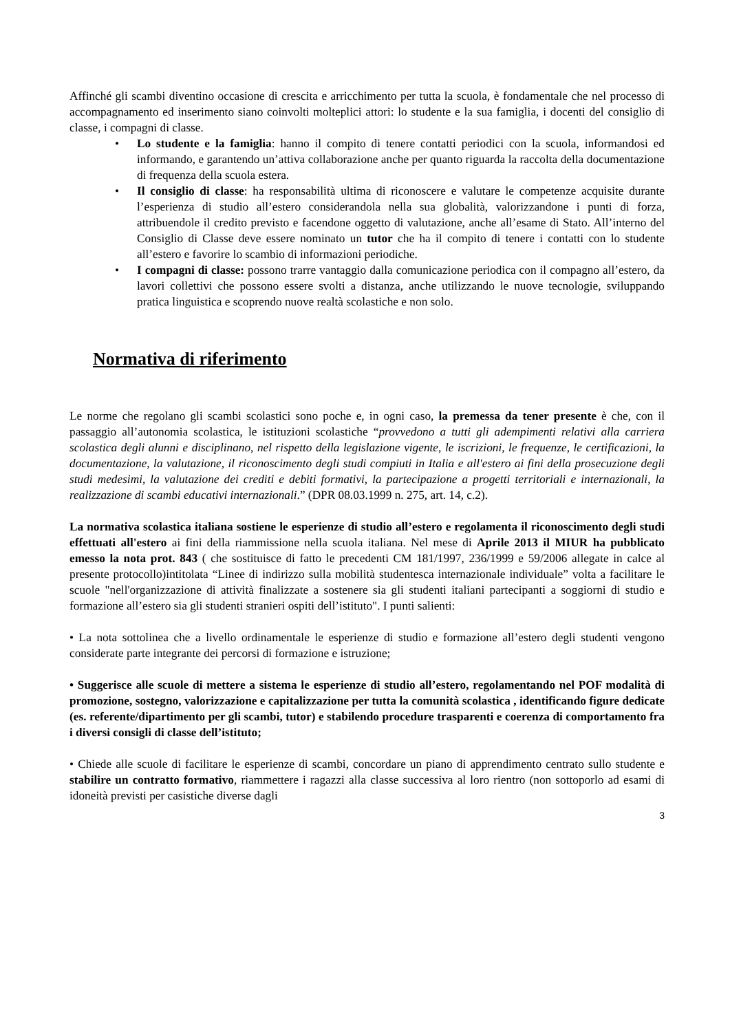Affinché gli scambi diventino occasione di crescita e arricchimento per tutta la scuola, è fondamentale che nel processo di accompagnamento ed inserimento siano coinvolti molteplici attori: lo studente e la sua famiglia, i docenti del consiglio di classe, i compagni di classe.
• Lo studente e la famiglia: hanno il compito di tenere contatti periodici con la scuola, informandosi ed informando, e garantendo un’attiva collaborazione anche per quanto riguarda la raccolta della documentazione di frequenza della scuola estera.
• Il consiglio di classe: ha responsabilità ultima di riconoscere e valutare le competenze acquisite durante l’esperienza di studio all’estero considerandola nella sua globalità, valorizzandone i punti di forza, attribuendole il credito previsto e facendone oggetto di valutazione, anche all’esame di Stato. All’interno del Consiglio di Classe deve essere nominato un tutor che ha il compito di tenere i contatti con lo studente all’estero e favorire lo scambio di informazioni periodiche.
• I compagni di classe: possono trarre vantaggio dalla comunicazione periodica con il compagno all’estero, da lavori collettivi che possono essere svolti a distanza, anche utilizzando le nuove tecnologie, sviluppando pratica linguistica e scoprendo nuove realtà scolastiche e non solo.
Normativa di riferimento
Le norme che regolano gli scambi scolastici sono poche e, in ogni caso, la premessa da tener presente è che, con il passaggio all’autonomia scolastica, le istituzioni scolastiche “provvedono a tutti gli adempimenti relativi alla carriera scolastica degli alunni e disciplinano, nel rispetto della legislazione vigente, le iscrizioni, le frequenze, le certificazioni, la documentazione, la valutazione, il riconoscimento degli studi compiuti in Italia e all'estero ai fini della prosecuzione degli studi medesimi, la valutazione dei crediti e debiti formativi, la partecipazione a progetti territoriali e internazionali, la realizzazione di scambi educativi internazionali.” (DPR 08.03.1999 n. 275, art. 14, c.2).
La normativa scolastica italiana sostiene le esperienze di studio all’estero e regolamenta il riconoscimento degli studi effettuati all'estero ai fini della riammissione nella scuola italiana. Nel mese di Aprile 2013 il MIUR ha pubblicato emesso la nota prot. 843 ( che sostituisce di fatto le precedenti CM 181/1997, 236/1999 e 59/2006 allegate in calce al presente protocollo)intitolata “Linee di indirizzo sulla mobilità studentesca internazionale individuale” volta a facilitare le scuole "nell'organizzazione di attività finalizzate a sostenere sia gli studenti italiani partecipanti a soggiorni di studio e formazione all’estero sia gli studenti stranieri ospiti dell’istituto". I punti salienti:
• La nota sottolinea che a livello ordinamentale le esperienze di studio e formazione all’estero degli studenti vengono considerate parte integrante dei percorsi di formazione e istruzione;
• Suggerisce alle scuole di mettere a sistema le esperienze di studio all’estero, regolamentando nel POF modalità di promozione, sostegno, valorizzazione e capitalizzazione per tutta la comunità scolastica , identificando figure dedicate (es. referente/dipartimento per gli scambi, tutor) e stabilendo procedure trasparenti e coerenza di comportamento fra i diversi consigli di classe dell’istituto;
• Chiede alle scuole di facilitare le esperienze di scambi, concordare un piano di apprendimento centrato sullo studente e stabilire un contratto formativo, riammettere i ragazzi alla classe successiva al loro rientro (non sottoporlo ad esami di idoneità previsti per casistiche diverse dagli
3